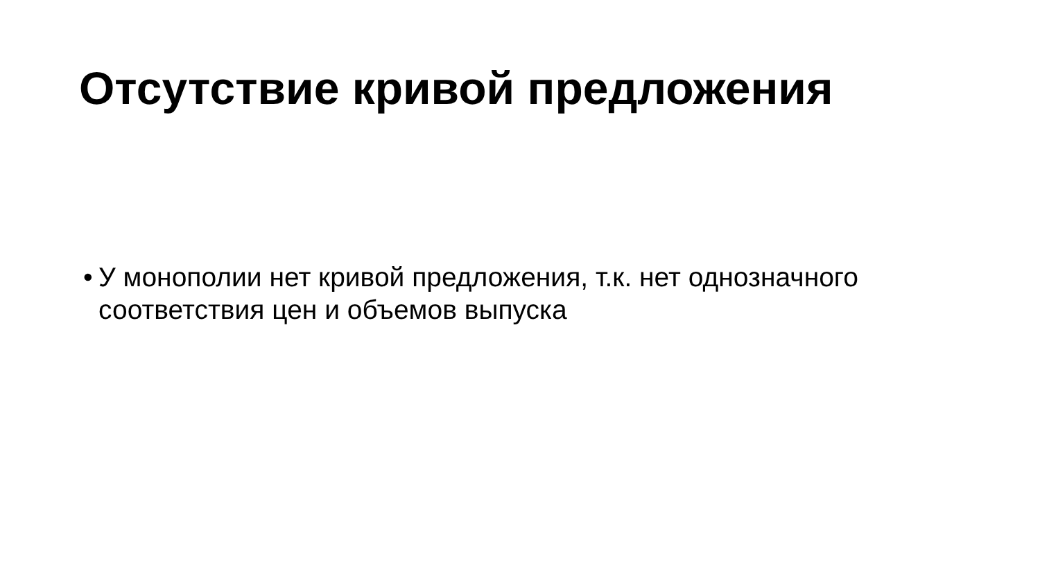Отсутствие кривой предложения
• У монополии нет кривой предложения, т.к. нет однозначного соответствия цен и объемов выпуска